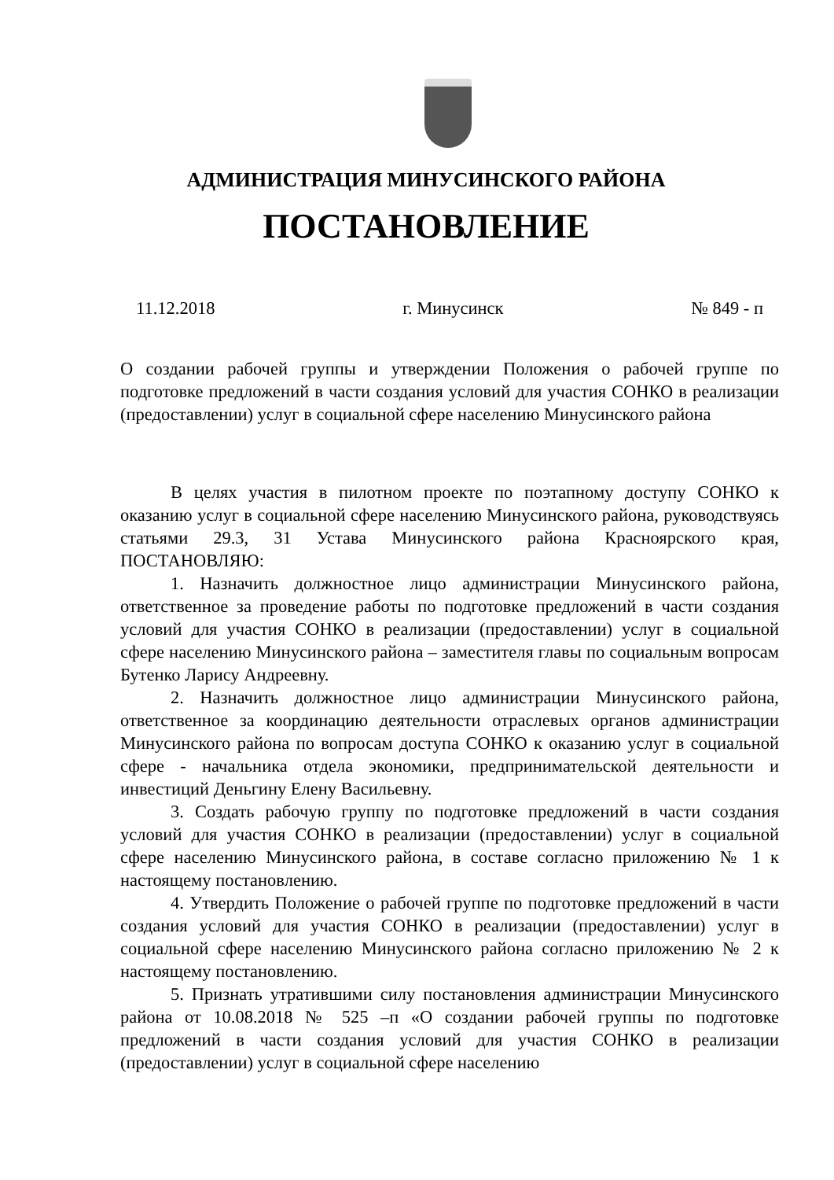АДМИНИСТРАЦИЯ МИНУСИНСКОГО РАЙОНА
ПОСТАНОВЛЕНИЕ
11.12.2018 г. Минусинск № 849 - п
О создании рабочей группы и утверждении Положения о рабочей группе по подготовке предложений в части создания условий для участия СОНКО в реализации (предоставлении) услуг в социальной сфере населению Минусинского района
В целях участия в пилотном проекте по поэтапному доступу СОНКО к оказанию услуг в социальной сфере населению Минусинского района, руководствуясь статьями 29.3, 31 Устава Минусинского района Красноярского края, ПОСТАНОВЛЯЮ:
1. Назначить должностное лицо администрации Минусинского района, ответственное за проведение работы по подготовке предложений в части создания условий для участия СОНКО в реализации (предоставлении) услуг в социальной сфере населению Минусинского района – заместителя главы по социальным вопросам Бутенко Ларису Андреевну.
2. Назначить должностное лицо администрации Минусинского района, ответственное за координацию деятельности отраслевых органов администрации Минусинского района по вопросам доступа СОНКО к оказанию услуг в социальной сфере - начальника отдела экономики, предпринимательской деятельности и инвестиций Деньгину Елену Васильевну.
3. Создать рабочую группу по подготовке предложений в части создания условий для участия СОНКО в реализации (предоставлении) услуг в социальной сфере населению Минусинского района, в составе согласно приложению № 1 к настоящему постановлению.
4. Утвердить Положение о рабочей группе по подготовке предложений в части создания условий для участия СОНКО в реализации (предоставлении) услуг в социальной сфере населению Минусинского района согласно приложению № 2 к настоящему постановлению.
5. Признать утратившими силу постановления администрации Минусинского района от 10.08.2018 № 525 –п «О создании рабочей группы по подготовке предложений в части создания условий для участия СОНКО в реализации (предоставлении) услуг в социальной сфере населению